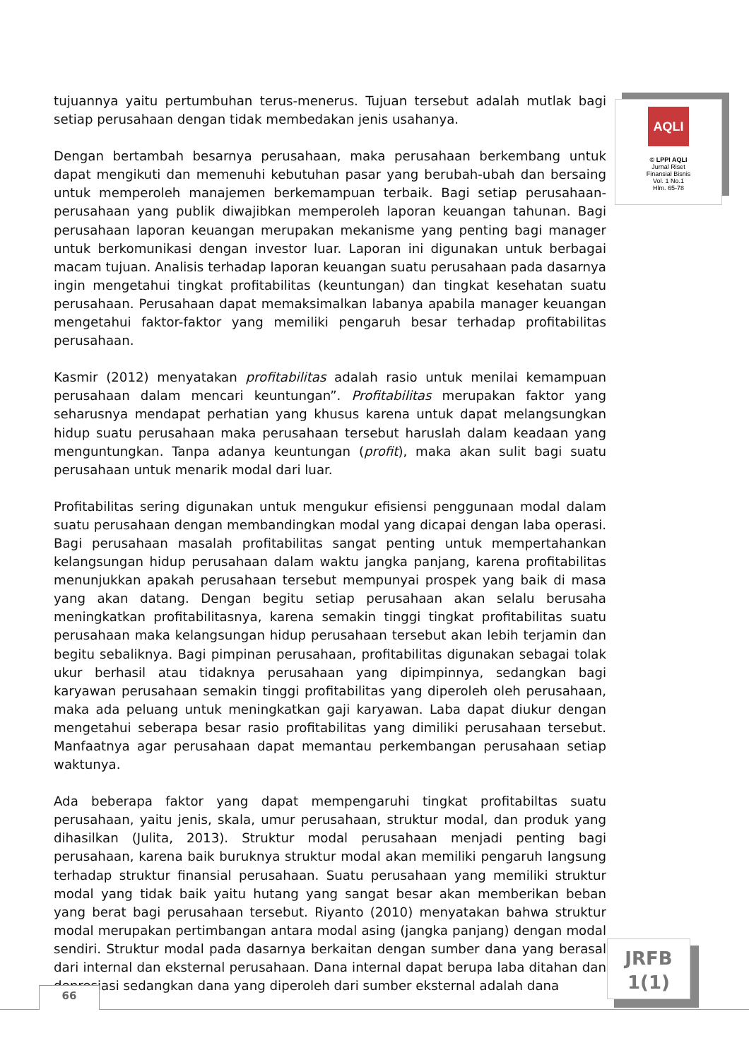tujuannya yaitu pertumbuhan terus-menerus. Tujuan tersebut adalah mutlak bagi setiap perusahaan dengan tidak membedakan jenis usahanya.
Dengan bertambah besarnya perusahaan, maka perusahaan berkembang untuk dapat mengikuti dan memenuhi kebutuhan pasar yang berubah-ubah dan bersaing untuk memperoleh manajemen berkemampuan terbaik. Bagi setiap perusahaan-perusahaan yang publik diwajibkan memperoleh laporan keuangan tahunan. Bagi perusahaan laporan keuangan merupakan mekanisme yang penting bagi manager untuk berkomunikasi dengan investor luar. Laporan ini digunakan untuk berbagai macam tujuan. Analisis terhadap laporan keuangan suatu perusahaan pada dasarnya ingin mengetahui tingkat profitabilitas (keuntungan) dan tingkat kesehatan suatu perusahaan. Perusahaan dapat memaksimalkan labanya apabila manager keuangan mengetahui faktor-faktor yang memiliki pengaruh besar terhadap profitabilitas perusahaan.
Kasmir (2012) menyatakan profitabilitas adalah rasio untuk menilai kemampuan perusahaan dalam mencari keuntungan”. Profitabilitas merupakan faktor yang seharusnya mendapat perhatian yang khusus karena untuk dapat melangsungkan hidup suatu perusahaan maka perusahaan tersebut haruslah dalam keadaan yang menguntungkan. Tanpa adanya keuntungan (profit), maka akan sulit bagi suatu perusahaan untuk menarik modal dari luar.
Profitabilitas sering digunakan untuk mengukur efisiensi penggunaan modal dalam suatu perusahaan dengan membandingkan modal yang dicapai dengan laba operasi. Bagi perusahaan masalah profitabilitas sangat penting untuk mempertahankan kelangsungan hidup perusahaan dalam waktu jangka panjang, karena profitabilitas menunjukkan apakah perusahaan tersebut mempunyai prospek yang baik di masa yang akan datang. Dengan begitu setiap perusahaan akan selalu berusaha meningkatkan profitabilitasnya, karena semakin tinggi tingkat profitabilitas suatu perusahaan maka kelangsungan hidup perusahaan tersebut akan lebih terjamin dan begitu sebaliknya. Bagi pimpinan perusahaan, profitabilitas digunakan sebagai tolak ukur berhasil atau tidaknya perusahaan yang dipimpinnya, sedangkan bagi karyawan perusahaan semakin tinggi profitabilitas yang diperoleh oleh perusahaan, maka ada peluang untuk meningkatkan gaji karyawan. Laba dapat diukur dengan mengetahui seberapa besar rasio profitabilitas yang dimiliki perusahaan tersebut. Manfaatnya agar perusahaan dapat memantau perkembangan perusahaan setiap waktunya.
Ada beberapa faktor yang dapat mempengaruhi tingkat profitabiltas suatu perusahaan, yaitu jenis, skala, umur perusahaan, struktur modal, dan produk yang dihasilkan (Julita, 2013). Struktur modal perusahaan menjadi penting bagi perusahaan, karena baik buruknya struktur modal akan memiliki pengaruh langsung terhadap struktur finansial perusahaan. Suatu perusahaan yang memiliki struktur modal yang tidak baik yaitu hutang yang sangat besar akan memberikan beban yang berat bagi perusahaan tersebut. Riyanto (2010) menyatakan bahwa struktur modal merupakan pertimbangan antara modal asing (jangka panjang) dengan modal sendiri. Struktur modal pada dasarnya berkaitan dengan sumber dana yang berasal dari internal dan eksternal perusahaan. Dana internal dapat berupa laba ditahan dan depresiasi sedangkan dana yang diperoleh dari sumber eksternal adalah dana
AQLI
© LPPI AQLI
Jurnal Riset
Finansial Bisnis
Vol. 1 No.1
Hlm. 65-78
JRFB
1(1)
66